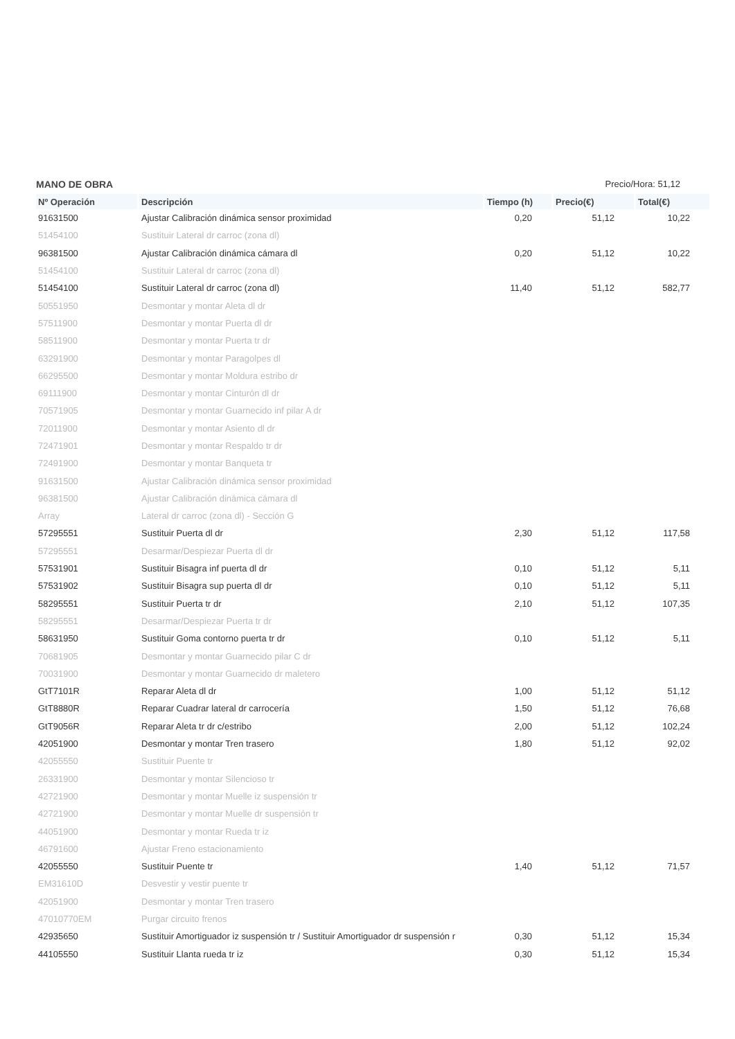MANO DE OBRA Precio/Hora: 51,12
| Nº Operación | Descripción | Tiempo (h) | Precio(€) | Total(€) |
| --- | --- | --- | --- | --- |
| 91631500 | Ajustar Calibración dinámica sensor proximidad | 0,20 | 51,12 | 10,22 |
| 51454100 | Sustituir Lateral dr carroc (zona dl) | | | |
| 96381500 | Ajustar Calibración dinámica cámara dl | 0,20 | 51,12 | 10,22 |
| 51454100 | Sustituir Lateral dr carroc (zona dl) | | | |
| 51454100 | Sustituir Lateral dr carroc (zona dl) | 11,40 | 51,12 | 582,77 |
| 50551950 | Desmontar y montar Aleta dl dr | | | |
| 57511900 | Desmontar y montar Puerta dl dr | | | |
| 58511900 | Desmontar y montar Puerta tr dr | | | |
| 63291900 | Desmontar y montar Paragolpes dl | | | |
| 66295500 | Desmontar y montar Moldura estribo dr | | | |
| 69111900 | Desmontar y montar Cinturón dl dr | | | |
| 70571905 | Desmontar y montar Guarnecido inf pilar A dr | | | |
| 72011900 | Desmontar y montar Asiento dl dr | | | |
| 72471901 | Desmontar y montar Respaldo tr dr | | | |
| 72491900 | Desmontar y montar Banqueta tr | | | |
| 91631500 | Ajustar Calibración dinámica sensor proximidad | | | |
| 96381500 | Ajustar Calibración dinámica cámara dl | | | |
| Array | Lateral dr carroc (zona dl) - Sección G | | | |
| 57295551 | Sustituir Puerta dl dr | 2,30 | 51,12 | 117,58 |
| 57295551 | Desarmar/Despiezar Puerta dl dr | | | |
| 57531901 | Sustituir Bisagra inf puerta dl dr | 0,10 | 51,12 | 5,11 |
| 57531902 | Sustituir Bisagra sup puerta dl dr | 0,10 | 51,12 | 5,11 |
| 58295551 | Sustituir Puerta tr dr | 2,10 | 51,12 | 107,35 |
| 58295551 | Desarmar/Despiezar Puerta tr dr | | | |
| 58631950 | Sustituir Goma contorno puerta tr dr | 0,10 | 51,12 | 5,11 |
| 70681905 | Desmontar y montar Guarnecido pilar C dr | | | |
| 70031900 | Desmontar y montar Guarnecido dr maletero | | | |
| GtT7101R | Reparar Aleta dl dr | 1,00 | 51,12 | 51,12 |
| GtT8880R | Reparar Cuadrar lateral dr carrocería | 1,50 | 51,12 | 76,68 |
| GtT9056R | Reparar Aleta tr dr c/estribo | 2,00 | 51,12 | 102,24 |
| 42051900 | Desmontar y montar Tren trasero | 1,80 | 51,12 | 92,02 |
| 42055550 | Sustituir Puente tr | | | |
| 26331900 | Desmontar y montar Silencioso tr | | | |
| 42721900 | Desmontar y montar Muelle iz suspensión tr | | | |
| 42721900 | Desmontar y montar Muelle dr suspensión tr | | | |
| 44051900 | Desmontar y montar Rueda tr iz | | | |
| 46791600 | Ajustar Freno estacionamiento | | | |
| 42055550 | Sustituir Puente tr | 1,40 | 51,12 | 71,57 |
| EM31610D | Desvestir y vestir puente tr | | | |
| 42051900 | Desmontar y montar Tren trasero | | | |
| 47010770EM | Purgar circuito frenos | | | |
| 42935650 | Sustituir Amortiguador iz suspensión tr / Sustituir Amortiguador dr suspensión r | 0,30 | 51,12 | 15,34 |
| 44105550 | Sustituir Llanta rueda tr iz | 0,30 | 51,12 | 15,34 |